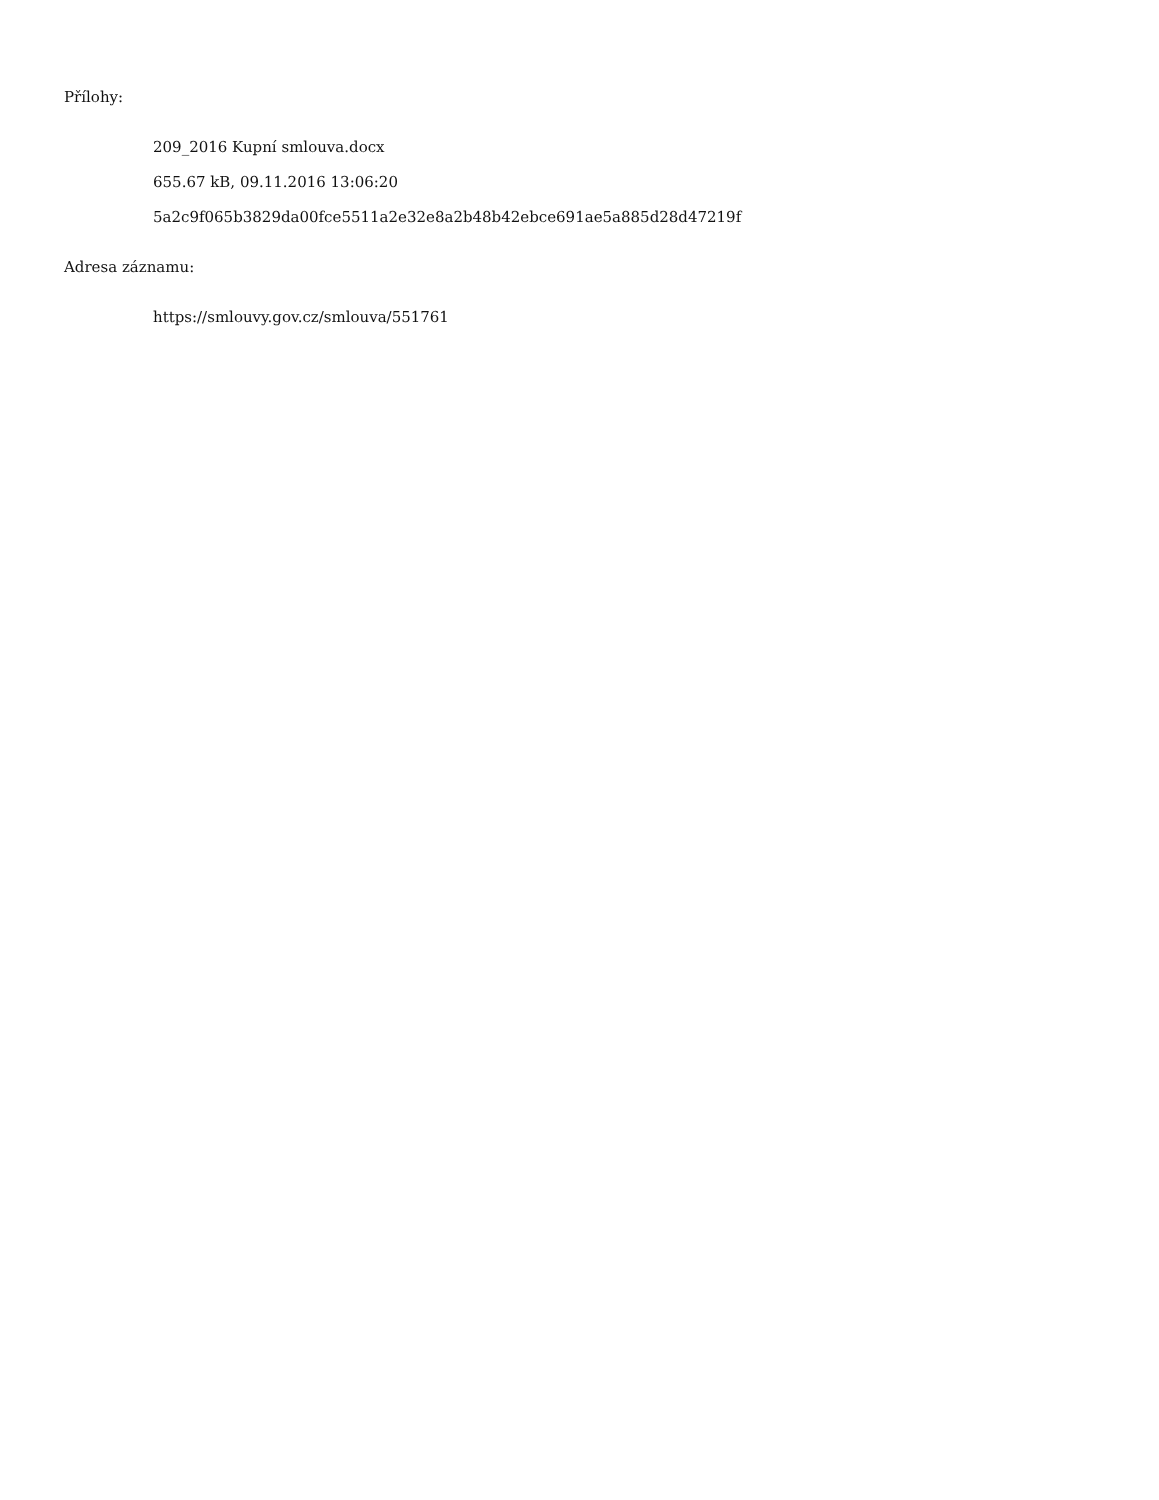Přílohy:
209_2016 Kupní smlouva.docx
655.67 kB, 09.11.2016 13:06:20
5a2c9f065b3829da00fce5511a2e32e8a2b48b42ebce691ae5a885d28d47219f
Adresa záznamu:
https://smlouvy.gov.cz/smlouva/551761